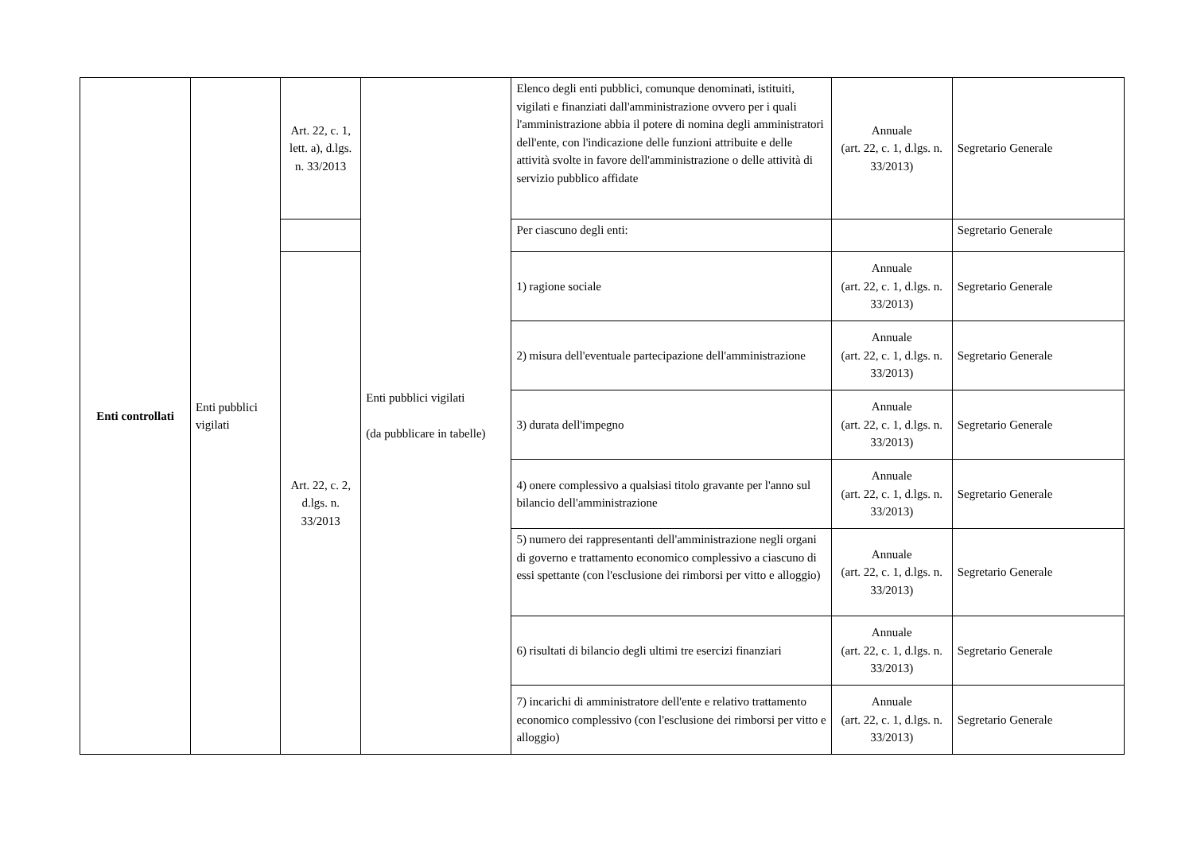| Enti controllati | Enti pubblici vigilati | Art. 22, c. 1, lett. a), d.lgs. n. 33/2013 | Enti pubblici vigilati (da pubblicare in tabelle) | Elenco degli enti pubblici, comunque denominati, istituiti, vigilati e finanziati dall'amministrazione ovvero per i quali l'amministrazione abbia il potere di nomina degli amministratori dell'ente, con l'indicazione delle funzioni attribuite e delle attività svolte in favore dell'amministrazione o delle attività di servizio pubblico affidate | Annuale (art. 22, c. 1, d.lgs. n. 33/2013) | Segretario Generale |
| | | | | Per ciascuno degli enti: | | Segretario Generale |
| | | Art. 22, c. 2, d.lgs. n. 33/2013 | | 1) ragione sociale | Annuale (art. 22, c. 1, d.lgs. n. 33/2013) | Segretario Generale |
| | | | | 2) misura dell'eventuale partecipazione dell'amministrazione | Annuale (art. 22, c. 1, d.lgs. n. 33/2013) | Segretario Generale |
| | | | | 3) durata dell'impegno | Annuale (art. 22, c. 1, d.lgs. n. 33/2013) | Segretario Generale |
| | | | | 4) onere complessivo a qualsiasi titolo gravante per l'anno sul bilancio dell'amministrazione | Annuale (art. 22, c. 1, d.lgs. n. 33/2013) | Segretario Generale |
| | | | | 5) numero dei rappresentanti dell'amministrazione negli organi di governo e trattamento economico complessivo a ciascuno di essi spettante (con l'esclusione dei rimborsi per vitto e alloggio) | Annuale (art. 22, c. 1, d.lgs. n. 33/2013) | Segretario Generale |
| | | | | 6) risultati di bilancio degli ultimi tre esercizi finanziari | Annuale (art. 22, c. 1, d.lgs. n. 33/2013) | Segretario Generale |
| | | | | 7) incarichi di amministratore dell'ente e relativo trattamento economico complessivo (con l'esclusione dei rimborsi per vitto e alloggio) | Annuale (art. 22, c. 1, d.lgs. n. 33/2013) | Segretario Generale |